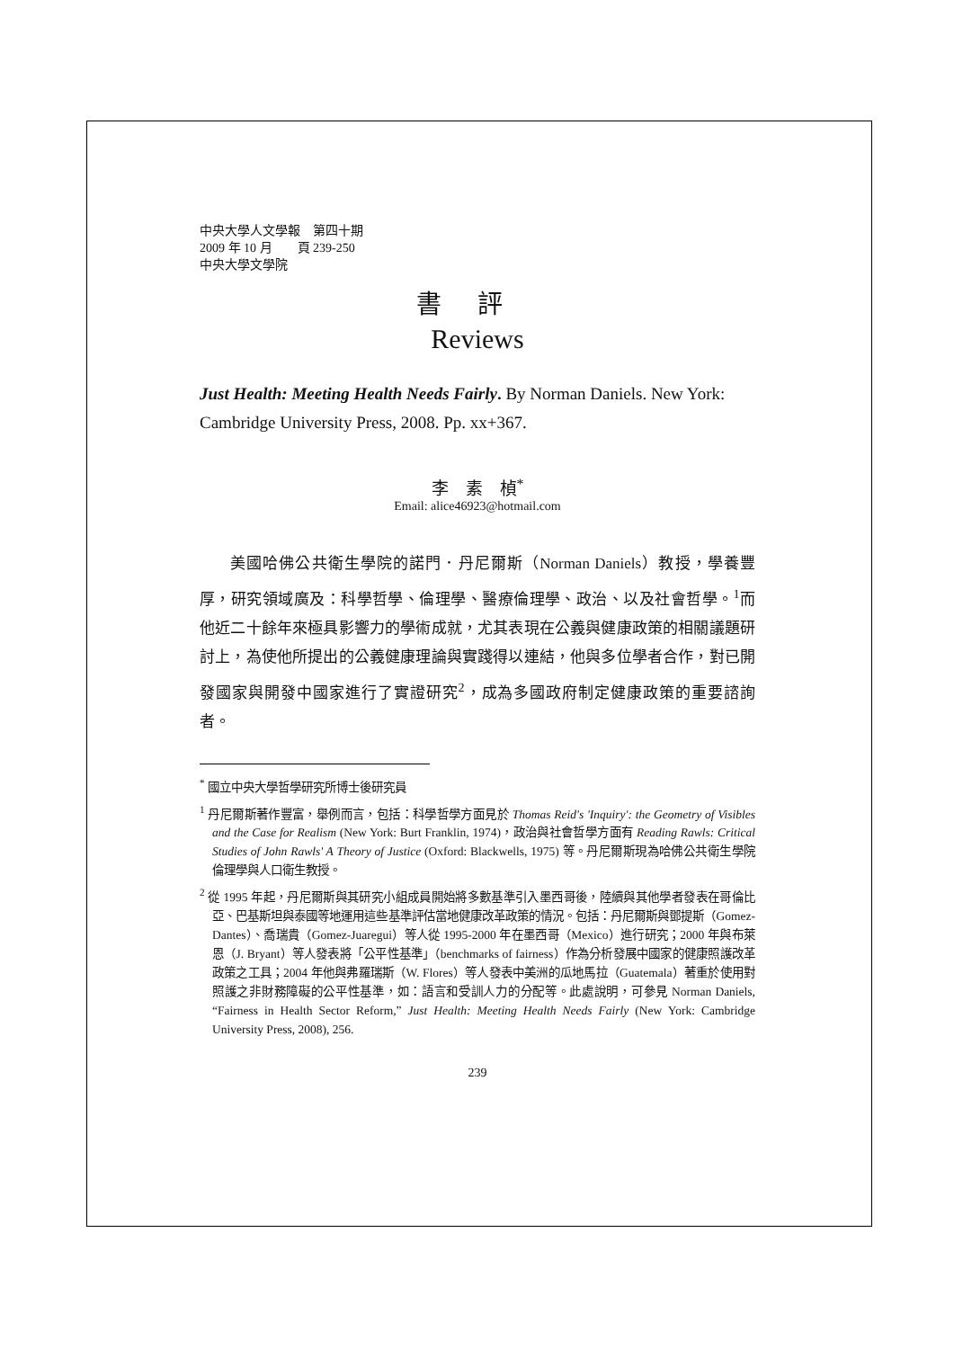中央大學人文學報　第四十期
2009 年 10 月　　頁 239-250
中央大學文學院
書評
Reviews
Just Health: Meeting Health Needs Fairly. By Norman Daniels. New York: Cambridge University Press, 2008. Pp. xx+367.
李　素　楨<sup>*</sup>
Email: alice46923@hotmail.com
美國哈佛公共衛生學院的諾門．丹尼爾斯（Norman Daniels）教授，學養豐厚，研究領域廣及：科學哲學、倫理學、醫療倫理學、政治、以及社會哲學。<sup>1</sup>而他近二十餘年來極具影響力的學術成就，尤其表現在公義與健康政策的相關議題研討上，為使他所提出的公義健康理論與實踐得以連結，他與多位學者合作，對已開發國家與開發中國家進行了實證研究<sup>2</sup>，成為多國政府制定健康政策的重要諮詢者。
<sup>*</sup> 國立中央大學哲學研究所博士後研究員
<sup>1</sup> 丹尼爾斯著作豐富，舉例而言，包括：科學哲學方面見於 Thomas Reid's 'Inquiry': the Geometry of Visibles and the Case for Realism (New York: Burt Franklin, 1974)，政治與社會哲學方面有 Reading Rawls: Critical Studies of John Rawls' A Theory of Justice (Oxford: Blackwells, 1975) 等。丹尼爾斯現為哈佛公共衛生學院倫理學與人口衛生教授。
<sup>2</sup> 從 1995 年起，丹尼爾斯與其研究小組成員開始將多數基準引入墨西哥後，陸續與其他學者發表在哥倫比亞、巴基斯坦與泰國等地運用這些基準評估當地健康改革政策的情況。包括：丹尼爾斯與鄧提斯（Gomez-Dantes）、喬瑞貴（Gomez-Juaregui）等人從 1995-2000 年在墨西哥（Mexico）進行研究；2000 年與布萊恩（J. Bryant）等人發表將「公平性基準」（benchmarks of fairness）作為分析發展中國家的健康照護改革政策之工具；2004 年他與弗羅瑞斯（W. Flores）等人發表中美洲的瓜地馬拉（Guatemala）著重於使用對照護之非財務障礙的公平性基準，如：語言和受訓人力的分配等。此處說明，可參見 Norman Daniels, “Fairness in Health Sector Reform,” Just Health: Meeting Health Needs Fairly (New York: Cambridge University Press, 2008), 256.
239